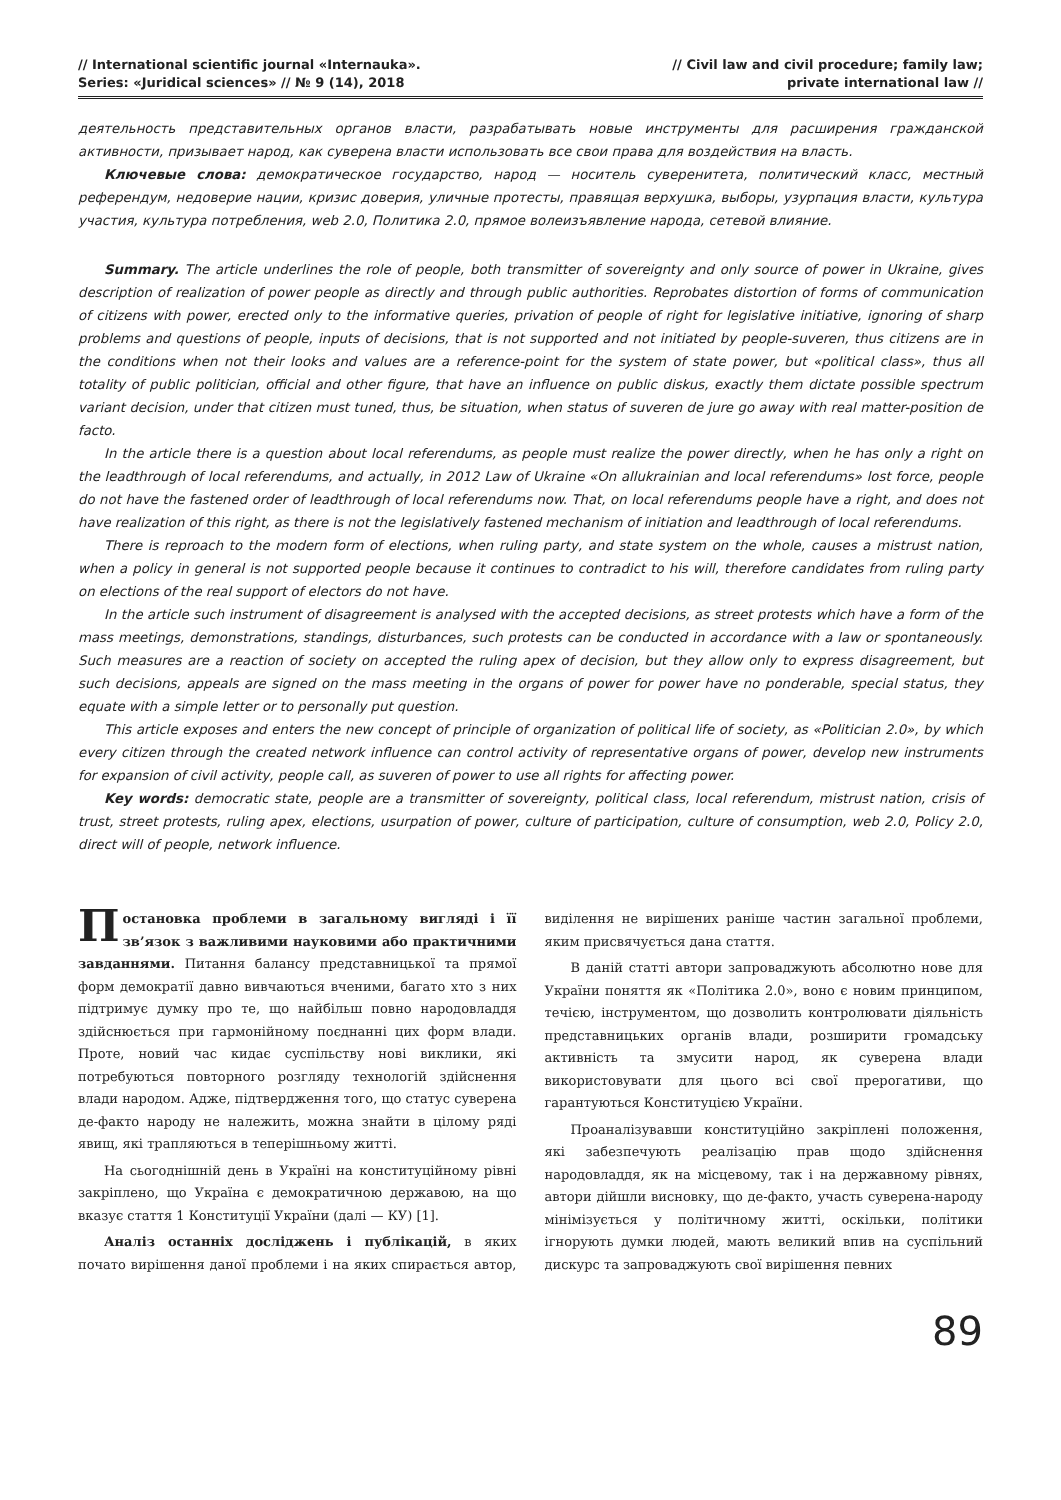// International scientific journal «Internauka».
Series: «Juridical sciences» // № 9 (14), 2018
// Civil law and civil procedure; family law;
private international law //
деятельность представительных органов власти, разрабатывать новые инструменты для расширения гражданской активности, призывает народ, как суверена власти использовать все свои права для воздействия на власть.
Ключевые слова: демократическое государство, народ — носитель суверенитета, политический класс, местный референдум, недоверие нации, кризис доверия, уличные протесты, правящая верхушка, выборы, узурпация власти, культура участия, культура потребления, web 2.0, Политика 2.0, прямое волеизъявление народа, сетевой влияние.
Summary. The article underlines the role of people, both transmitter of sovereignty and only source of power in Ukraine, gives description of realization of power people as directly and through public authorities. Reprobates distortion of forms of communication of citizens with power, erected only to the informative queries, privation of people of right for legislative initiative, ignoring of sharp problems and questions of people, inputs of decisions, that is not supported and not initiated by people-suveren, thus citizens are in the conditions when not their looks and values are a reference-point for the system of state power, but «political class», thus all totality of public politician, official and other figure, that have an influence on public diskus, exactly them dictate possible spectrum variant decision, under that citizen must tuned, thus, be situation, when status of suveren de jure go away with real matter-position de facto.
In the article there is a question about local referendums, as people must realize the power directly, when he has only a right on the leadthrough of local referendums, and actually, in 2012 Law of Ukraine «On allukrainian and local referendums» lost force, people do not have the fastened order of leadthrough of local referendums now. That, on local referendums people have a right, and does not have realization of this right, as there is not the legislatively fastened mechanism of initiation and leadthrough of local referendums.
There is reproach to the modern form of elections, when ruling party, and state system on the whole, causes a mistrust nation, when a policy in general is not supported people because it continues to contradict to his will, therefore candidates from ruling party on elections of the real support of electors do not have.
In the article such instrument of disagreement is analysed with the accepted decisions, as street protests which have a form of the mass meetings, demonstrations, standings, disturbances, such protests can be conducted in accordance with a law or spontaneously. Such measures are a reaction of society on accepted the ruling apex of decision, but they allow only to express disagreement, but such decisions, appeals are signed on the mass meeting in the organs of power for power have no ponderable, special status, they equate with a simple letter or to personally put question.
This article exposes and enters the new concept of principle of organization of political life of society, as «Politician 2.0», by which every citizen through the created network influence can control activity of representative organs of power, develop new instruments for expansion of civil activity, people call, as suveren of power to use all rights for affecting power.
Key words: democratic state, people are a transmitter of sovereignty, political class, local referendum, mistrust nation, crisis of trust, street protests, ruling apex, elections, usurpation of power, culture of participation, culture of consumption, web 2.0, Policy 2.0, direct will of people, network influence.
Постановка проблеми в загальному вигляді і її зв’язок з важливими науковими або практичними завданнями. Питання балансу представницької та прямої форм демократії давно вивчаються вченими, багато хто з них підтримує думку про те, що найбільш повно народовладдя здійснюється при гармонійному поєднанні цих форм влади. Проте, новий час кидає суспільству нові виклики, які потребуються повторного розгляду технологій здійснення влади народом. Адже, підтвердження того, що статус суверена де-факто народу не належить, можна знайти в цілому ряді явищ, які трапляються в теперішньому житті.
На сьогоднішній день в Україні на конституційному рівні закріплено, що Україна є демократичною державою, на що вказує стаття 1 Конституції України (далі — КУ) [1].
Аналіз останніх досліджень і публікацій, в яких почато вирішення даної проблеми і на яких спирається автор, виділення не вирішених раніше частин загальної проблеми, яким присвячується дана стаття.
В даній статті автори запроваджують абсолютно нове для України поняття як «Політика 2.0», воно є новим принципом, течією, інструментом, що дозволить контролювати діяльність представницьких органів влади, розширити громадську активність та змусити народ, як суверена влади використовувати для цього всі свої прерогативи, що гарантуються Конституцією України.
Проаналізувавши конституційно закріплені положення, які забезпечують реалізацію прав щодо здійснення народовладдя, як на місцевому, так і на державному рівнях, автори дійшли висновку, що де-факто, участь суверена-народу мінімізується у політичному житті, оскільки, політики ігнорують думки людей, мають великий впив на суспільний дискурс та запроваджують свої вирішення певних
89